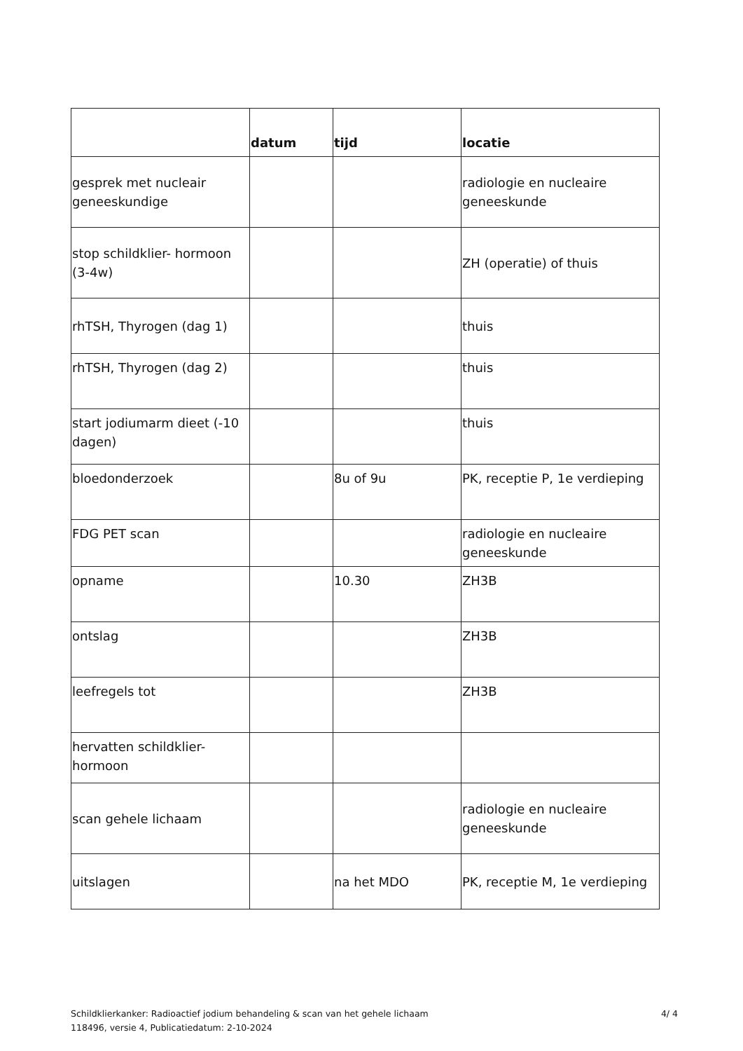| | datum | tijd | locatie |
| --- | --- | --- | --- |
| gesprek met nucleair geneeskundige | | | radiologie en nucleaire geneeskunde |
| stop schildklier- hormoon (3-4w) | | | ZH (operatie) of thuis |
| rhTSH, Thyrogen (dag 1) | | | thuis |
| rhTSH, Thyrogen (dag 2) | | | thuis |
| start jodiumarm dieet (-10 dagen) | | | thuis |
| bloedonderzoek | | 8u of 9u | PK, receptie P, 1e verdieping |
| FDG PET scan | | | radiologie en nucleaire geneeskunde |
| opname | | 10.30 | ZH3B |
| ontslag | | | ZH3B |
| leefregels tot | | | ZH3B |
| hervatten schildklier-hormoon | | | |
| scan gehele lichaam | | | radiologie en nucleaire geneeskunde |
| uitslagen | | na het MDO | PK, receptie M, 1e verdieping |
Schildklierkanker: Radioactief jodium behandeling & scan van het gehele lichaam
118496, versie 4, Publicatiedatum: 2-10-2024
4/ 4